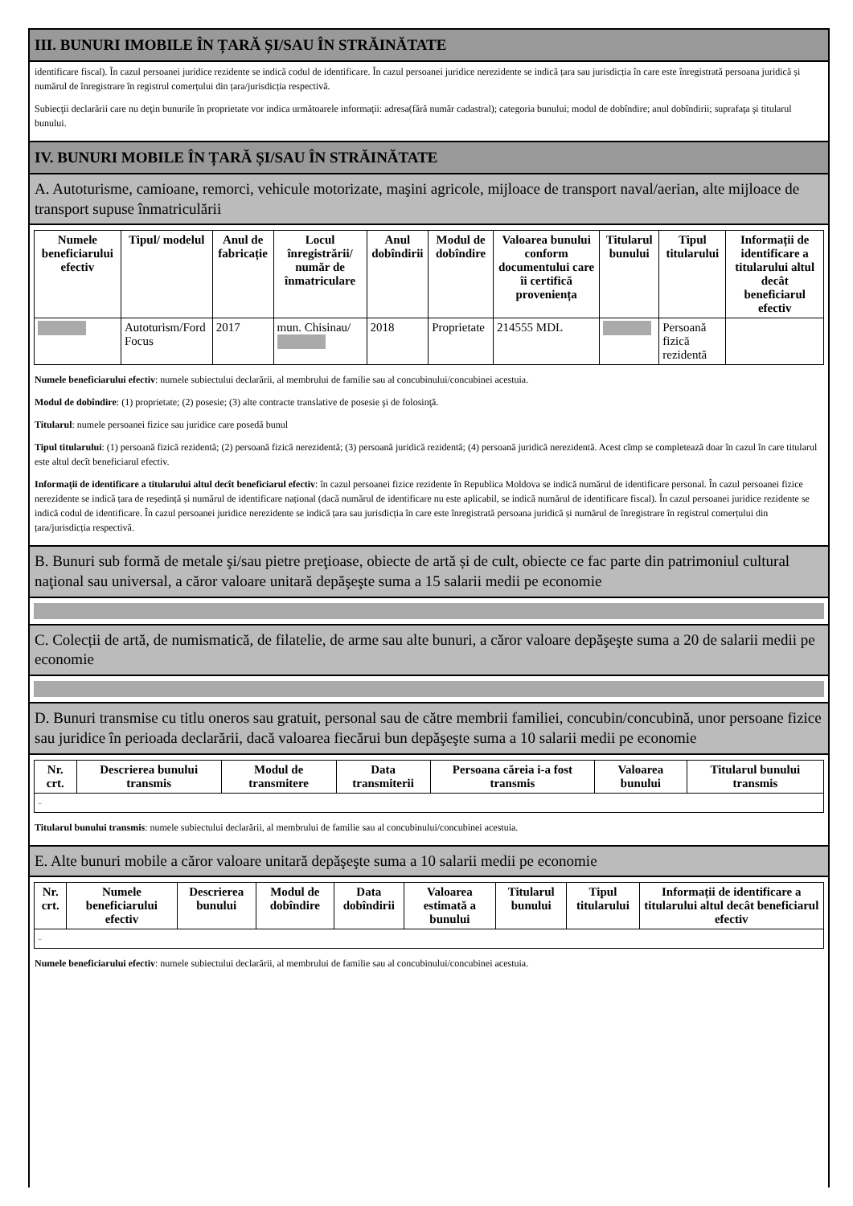III. BUNURI IMOBILE ÎN ȚARĂ ȘI/SAU ÎN STRĂINĂTATE
identificare fiscal). În cazul persoanei juridice rezidente se indică codul de identificare. În cazul persoanei juridice nerezidente se indică țara sau jurisdicția în care este înregistrată persoana juridică și numărul de înregistrare în registrul comerțului din țara/jurisdicția respectivă.
Subiecţii declarării care nu deţin bunurile în proprietate vor indica următoarele informaţii: adresa(fără număr cadastral); categoria bunului; modul de dobîndire; anul dobîndirii; suprafaţa şi titularul bunului.
IV. BUNURI MOBILE ÎN ȚARĂ ȘI/SAU ÎN STRĂINĂTATE
A. Autoturisme, camioane, remorci, vehicule motorizate, maşini agricole, mijloace de transport naval/aerian, alte mijloace de transport supuse înmatriculării
| Numele beneficiarului efectiv | Tipul/ modelul | Anul de fabricație | Locul înregistrării/ număr de înmatriculare | Anul dobîndirii | Modul de dobîndire | Valoarea bunului conform documentului care îi certifică proveniența | Titularul bunului | Tipul titularului | Informații de identificare a titularului altul decât beneficiarul efectiv |
| --- | --- | --- | --- | --- | --- | --- | --- | --- | --- |
| | Autoturism/Ford Focus | 2017 | mun. Chisinau/ | 2018 | Proprietate | 214555 MDL | | Persoană fizică rezidentă | |
Numele beneficiarului efectiv: numele subiectului declarării, al membrului de familie sau al concubinului/concubinei acestuia.
Modul de dobîndire: (1) proprietate; (2) posesie; (3) alte contracte translative de posesie şi de folosinţă.
Titularul: numele persoanei fizice sau juridice care posedă bunul
Tipul titularului: (1) persoană fizică rezidentă; (2) persoană fizică nerezidentă; (3) persoană juridică rezidentă; (4) persoană juridică nerezidentă. Acest cîmp se completează doar în cazul în care titularul este altul decît beneficiarul efectiv.
Informații de identificare a titularului altul decît beneficiarul efectiv: în cazul persoanei fizice rezidente în Republica Moldova se indică numărul de identificare personal. În cazul persoanei fizice nerezidente se indică țara de reședință și numărul de identificare național (dacă numărul de identificare nu este aplicabil, se indică numărul de identificare fiscal). În cazul persoanei juridice rezidente se indică codul de identificare. În cazul persoanei juridice nerezidente se indică țara sau jurisdicția în care este înregistrată persoana juridică și numărul de înregistrare în registrul comerțului din țara/jurisdicția respectivă.
B. Bunuri sub formă de metale şi/sau pietre preţioase, obiecte de artă și de cult, obiecte ce fac parte din patrimoniul cultural naţional sau universal, a căror valoare unitară depăşeşte suma a 15 salarii medii pe economie
C. Colecții de artă, de numismatică, de filatelie, de arme sau alte bunuri, a căror valoare depăşeşte suma a 20 de salarii medii pe economie
D. Bunuri transmise cu titlu oneros sau gratuit, personal sau de către membrii familiei, concubin/concubină, unor persoane fizice sau juridice în perioada declarării, dacă valoarea fiecărui bun depăşeşte suma a 10 salarii medii pe economie
| Nr. crt. | Descrierea bunului transmis | Modul de transmitere | Data transmiterii | Persoana căreia i-a fost transmis | Valoarea bunului | Titularul bunului transmis |
| --- | --- | --- | --- | --- | --- | --- |
| - | | | | | | |
Titularul bunului transmis: numele subiectului declarării, al membrului de familie sau al concubinului/concubinei acestuia.
E. Alte bunuri mobile a căror valoare unitară depăşeşte suma a 10 salarii medii pe economie
| Nr. crt. | Numele beneficiarului efectiv | Descrierea bunului | Modul de dobîndire | Data dobîndirii | Valoarea estimată a bunului | Titularul bunului | Tipul titularului | Informații de identificare a titularului altul decât beneficiarul efectiv |
| --- | --- | --- | --- | --- | --- | --- | --- | --- |
| - | | | | | | | | |
Numele beneficiarului efectiv: numele subiectului declarării, al membrului de familie sau al concubinului/concubinei acestuia.